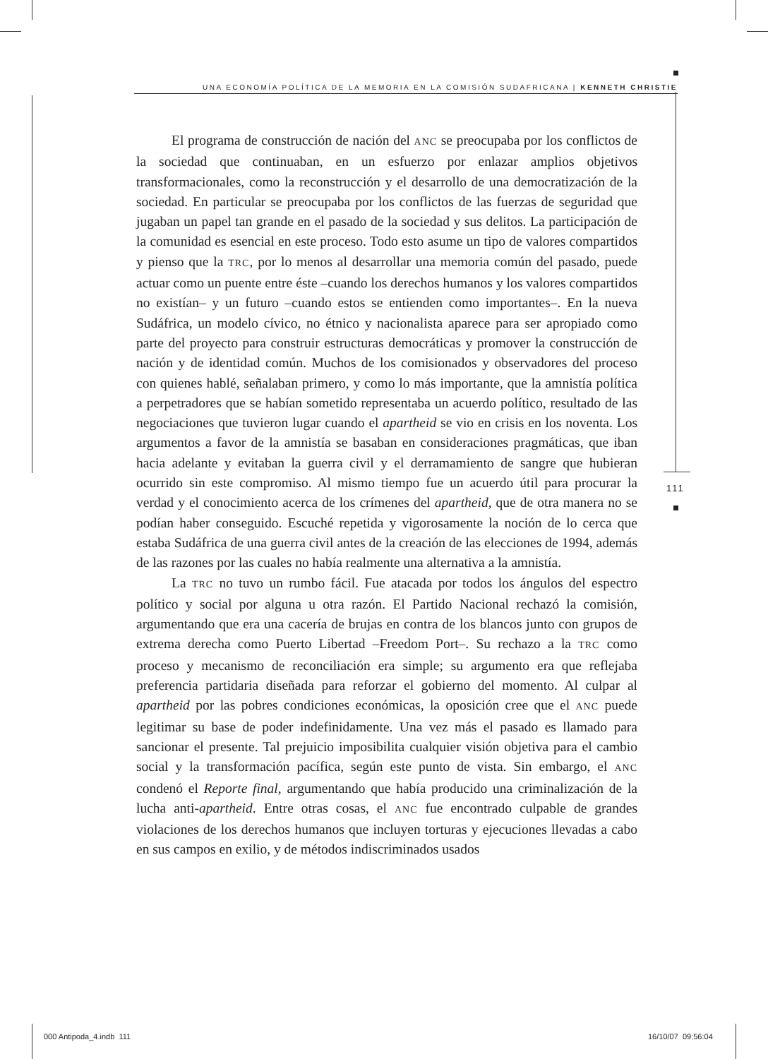UNA ECONOMÍA POLÍTICA DE LA MEMORIA EN LA COMISIÓN SUDAFRICANA | KENNETH CHRISTIE
El programa de construcción de nación del ANC se preocupaba por los conflictos de la sociedad que continuaban, en un esfuerzo por enlazar amplios objetivos transformacionales, como la reconstrucción y el desarrollo de una democratización de la sociedad. En particular se preocupaba por los conflictos de las fuerzas de seguridad que jugaban un papel tan grande en el pasado de la sociedad y sus delitos. La participación de la comunidad es esencial en este proceso. Todo esto asume un tipo de valores compartidos y pienso que la TRC, por lo menos al desarrollar una memoria común del pasado, puede actuar como un puente entre éste –cuando los derechos humanos y los valores compartidos no existían– y un futuro –cuando estos se entienden como importantes–. En la nueva Sudáfrica, un modelo cívico, no étnico y nacionalista aparece para ser apropiado como parte del proyecto para construir estructuras democráticas y promover la construcción de nación y de identidad común. Muchos de los comisionados y observadores del proceso con quienes hablé, señalaban primero, y como lo más importante, que la amnistía política a perpetradores que se habían sometido representaba un acuerdo político, resultado de las negociaciones que tuvieron lugar cuando el apartheid se vio en crisis en los noventa. Los argumentos a favor de la amnistía se basaban en consideraciones pragmáticas, que iban hacia adelante y evitaban la guerra civil y el derramamiento de sangre que hubieran ocurrido sin este compromiso. Al mismo tiempo fue un acuerdo útil para procurar la verdad y el conocimiento acerca de los crímenes del apartheid, que de otra manera no se podían haber conseguido. Escuché repetida y vigorosamente la noción de lo cerca que estaba Sudáfrica de una guerra civil antes de la creación de las elecciones de 1994, además de las razones por las cuales no había realmente una alternativa a la amnistía.
La TRC no tuvo un rumbo fácil. Fue atacada por todos los ángulos del espectro político y social por alguna u otra razón. El Partido Nacional rechazó la comisión, argumentando que era una cacería de brujas en contra de los blancos junto con grupos de extrema derecha como Puerto Libertad –Freedom Port–. Su rechazo a la TRC como proceso y mecanismo de reconciliación era simple; su argumento era que reflejaba preferencia partidaria diseñada para reforzar el gobierno del momento. Al culpar al apartheid por las pobres condiciones económicas, la oposición cree que el ANC puede legitimar su base de poder indefinidamente. Una vez más el pasado es llamado para sancionar el presente. Tal prejuicio imposibilita cualquier visión objetiva para el cambio social y la transformación pacífica, según este punto de vista. Sin embargo, el ANC condenó el Reporte final, argumentando que había producido una criminalización de la lucha anti-apartheid. Entre otras cosas, el ANC fue encontrado culpable de grandes violaciones de los derechos humanos que incluyen torturas y ejecuciones llevadas a cabo en sus campos en exilio, y de métodos indiscriminados usados
111
000 Antipoda_4.indb 111 16/10/07 09:56:04